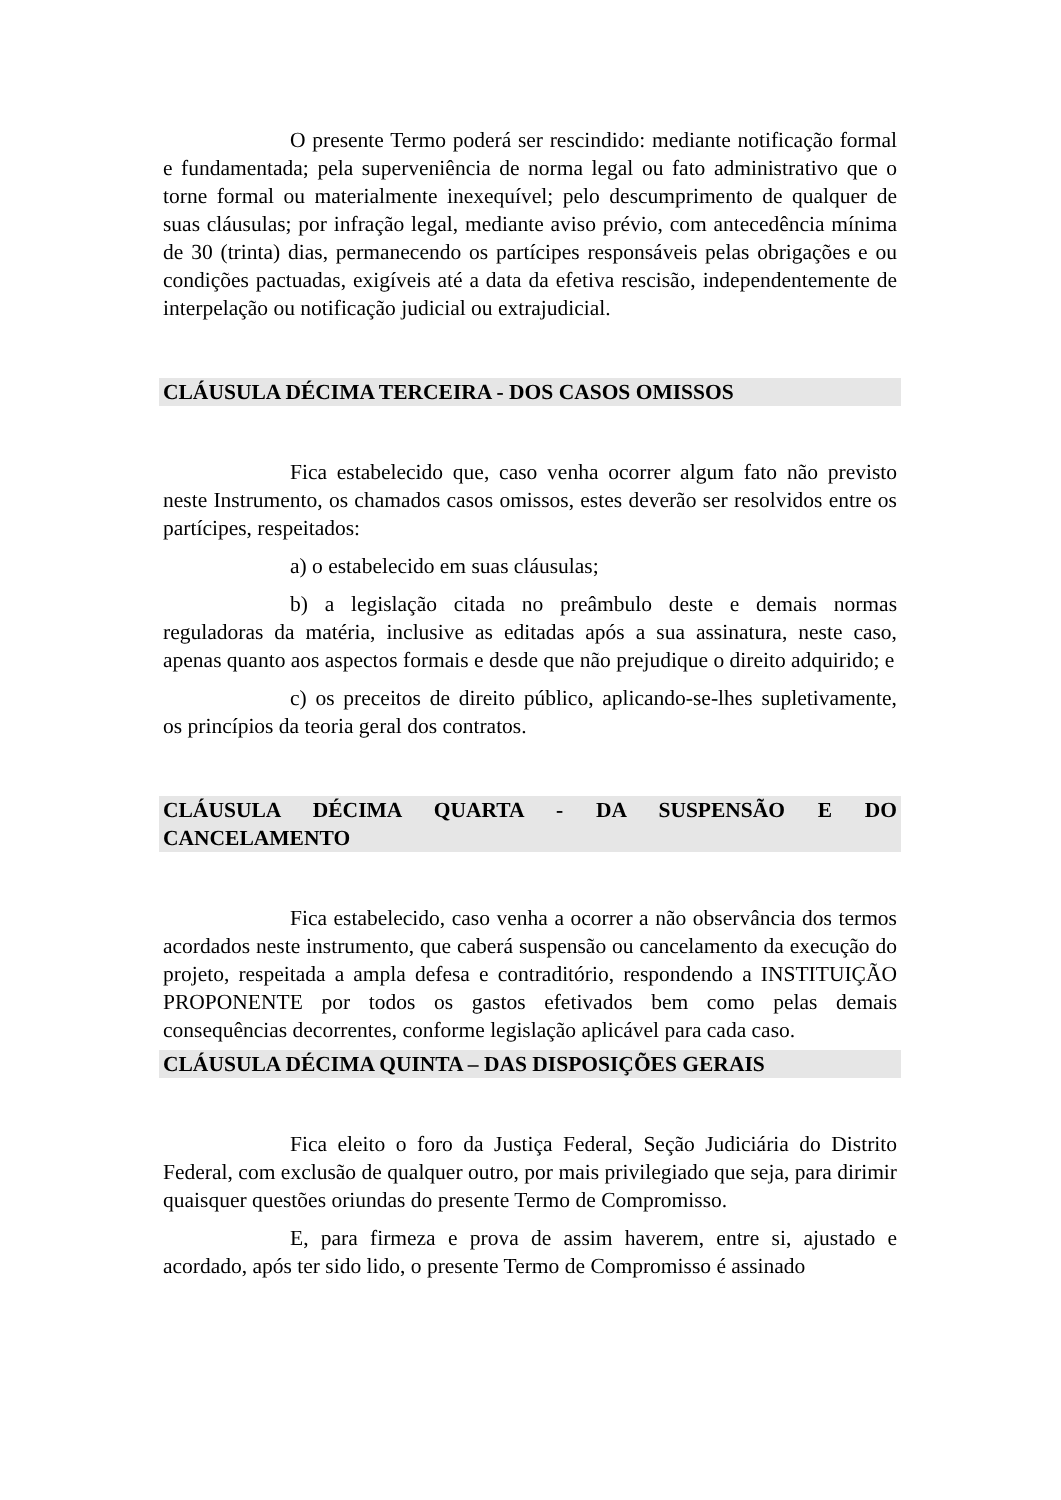O presente Termo poderá ser rescindido: mediante notificação formal e fundamentada; pela superveniência de norma legal ou fato administrativo que o torne formal ou materialmente inexequível; pelo descumprimento de qualquer de suas cláusulas; por infração legal, mediante aviso prévio, com antecedência mínima de 30 (trinta) dias, permanecendo os partícipes responsáveis pelas obrigações e ou condições pactuadas, exigíveis até a data da efetiva rescisão, independentemente de interpelação ou notificação judicial ou extrajudicial.
CLÁUSULA DÉCIMA TERCEIRA - DOS CASOS OMISSOS
Fica estabelecido que, caso venha ocorrer algum fato não previsto neste Instrumento, os chamados casos omissos, estes deverão ser resolvidos entre os partícipes, respeitados:
a) o estabelecido em suas cláusulas;
b) a legislação citada no preâmbulo deste e demais normas reguladoras da matéria, inclusive as editadas após a sua assinatura, neste caso, apenas quanto aos aspectos formais e desde que não prejudique o direito adquirido; e
c) os preceitos de direito público, aplicando-se-lhes supletivamente, os princípios da teoria geral dos contratos.
CLÁUSULA DÉCIMA QUARTA - DA SUSPENSÃO E DO CANCELAMENTO
Fica estabelecido, caso venha a ocorrer a não observância dos termos acordados neste instrumento, que caberá suspensão ou cancelamento da execução do projeto, respeitada a ampla defesa e contraditório, respondendo a INSTITUIÇÃO PROPONENTE por todos os gastos efetivados bem como pelas demais consequências decorrentes, conforme legislação aplicável para cada caso.
CLÁUSULA DÉCIMA QUINTA – DAS DISPOSIÇÕES GERAIS
Fica eleito o foro da Justiça Federal, Seção Judiciária do Distrito Federal, com exclusão de qualquer outro, por mais privilegiado que seja, para dirimir quaisquer questões oriundas do presente Termo de Compromisso.
E, para firmeza e prova de assim haverem, entre si, ajustado e acordado, após ter sido lido, o presente Termo de Compromisso é assinado